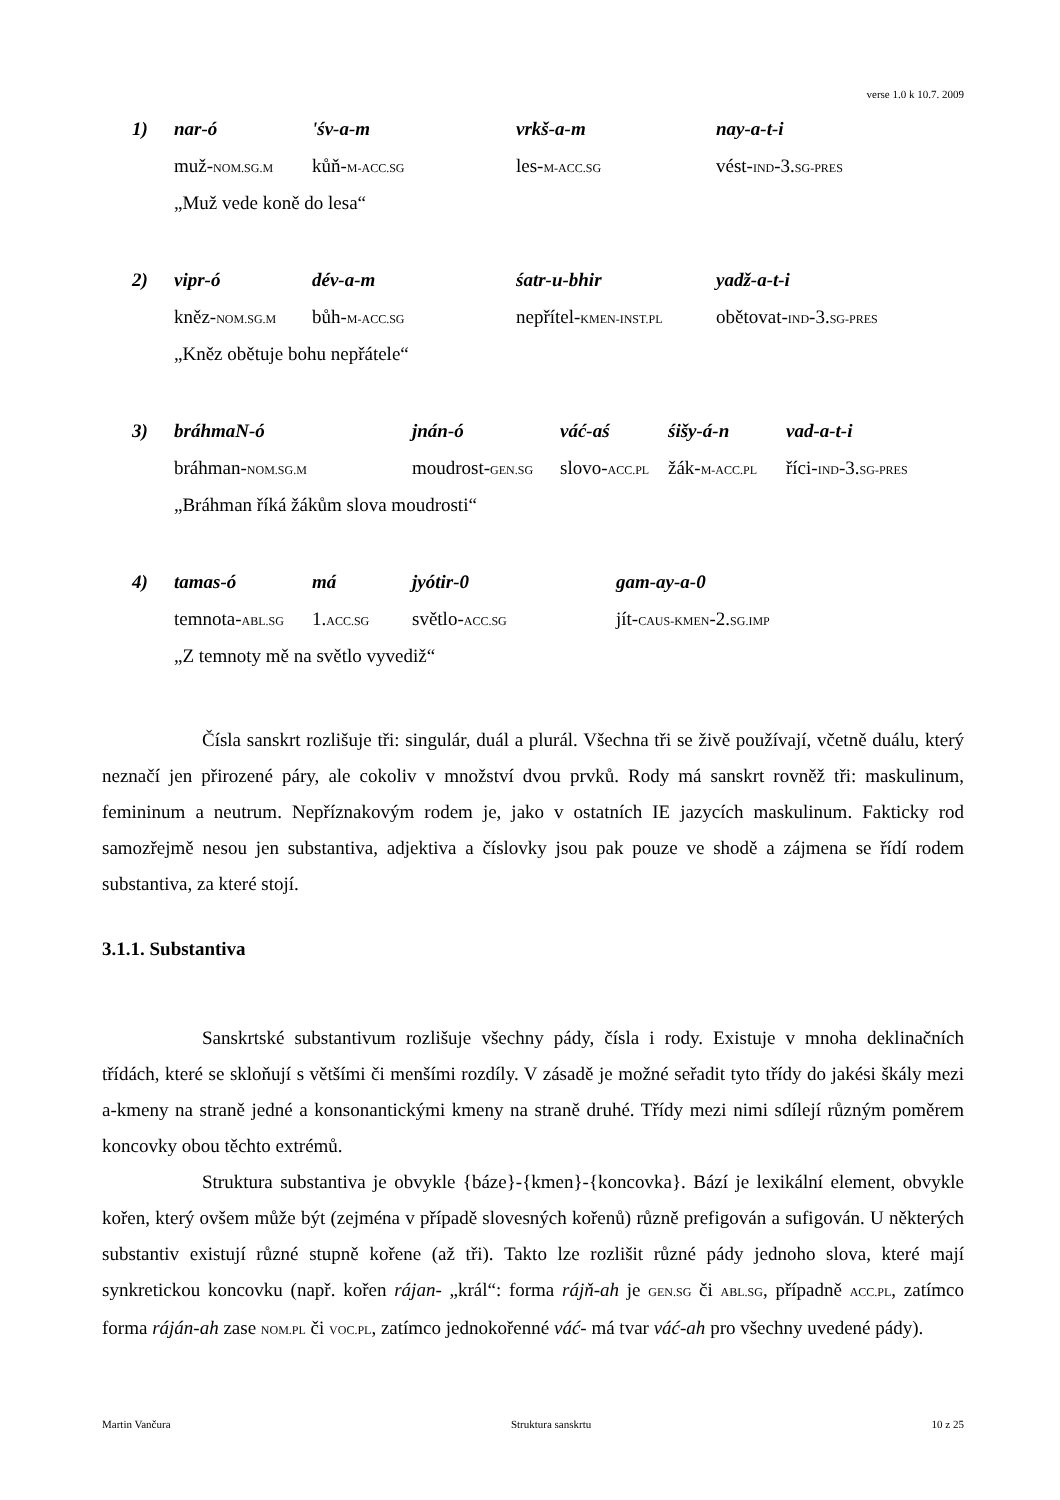verse 1.0 k 10.7. 2009
| 1) | nar-ó | 'śv-a-m | vrkš-a-m | nay-a-t-i |
| | muž- NOM.SG.M | kůň- M-ACC.SG | les- M-ACC.SG | vést- IND -3. SG-PRES |
| | „Muž vede koně do lesa“ | | | |
| 2) | vipr-ó | dév-a-m | śatr-u-bhir | yadž-a-t-i |
| | kněz- NOM.SG.M | bůh- M-ACC.SG | nepřítel- KMEN-INST.PL | obětovat- IND -3. SG-PRES |
| | „Kněz obětuje bohu nepřátele“ | | | |
| 3) | bráhmaN-ó | jnán-ó | váć-aś | śišy-á-n | vad-a-t-i |
| | bráhman- NOM.SG.M | moudrost- GEN.SG | slovo- ACC.PL | žák- M-ACC.PL | říci- IND -3. SG-PRES |
| | „Bráhman říká žákům slova moudrosti“ | | | | |
| 4) | tamas-ó | má | jyótir-0 | gam-ay-a-0 |
| | temnota- ABL.SG | 1. ACC.SG | světlo- ACC.SG | jít- CAUS-KMEN -2. SG.IMP |
| | „Z temnoty mě na světlo vyvediž“ | | | |
Čísla sanskrt rozlišuje tři: singulár, duál a plurál. Všechna tři se živě používají, včetně duálu, který neznačí jen přirozené páry, ale cokoliv v množství dvou prvků. Rody má sanskrt rovněž tři: maskulinum, femininum a neutrum. Nepříznakovým rodem je, jako v ostatních IE jazycích maskulinum. Fakticky rod samozřejmě nesou jen substantiva, adjektiva a číslovky jsou pak pouze ve shodě a zájmena se řídí rodem substantiva, za které stojí.
3.1.1. Substantiva
Sanskrtské substantivum rozlišuje všechny pády, čísla i rody. Existuje v mnoha deklinačních třídách, které se skloňují s většími či menšími rozdíly. V zásadě je možné seřadit tyto třídy do jakési škály mezi a-kmeny na straně jedné a konsonantickými kmeny na straně druhé. Třídy mezi nimi sdílejí různým poměrem koncovky obou těchto extrémů.
Struktura substantiva je obvykle {báze}-{kmen}-{koncovka}. Bází je lexikální element, obvykle kořen, který ovšem může být (zejména v případě slovesných kořenů) různě prefigován a sufigován. U některých substantiv existují různé stupně kořene (až tři). Takto lze rozlišit různé pády jednoho slova, které mají synkretickou koncovku (např. kořen rájan- „král“: forma rájň-ah je GEN.SG či ABL.SG, případně ACC.PL, zatímco forma ráján-ah zase NOM.PL či VOC.PL, zatímco jednokořenné váć- má tvar váć-ah pro všechny uvedené pády).
Martin Vančura Struktura sanskrtu 10 z 25